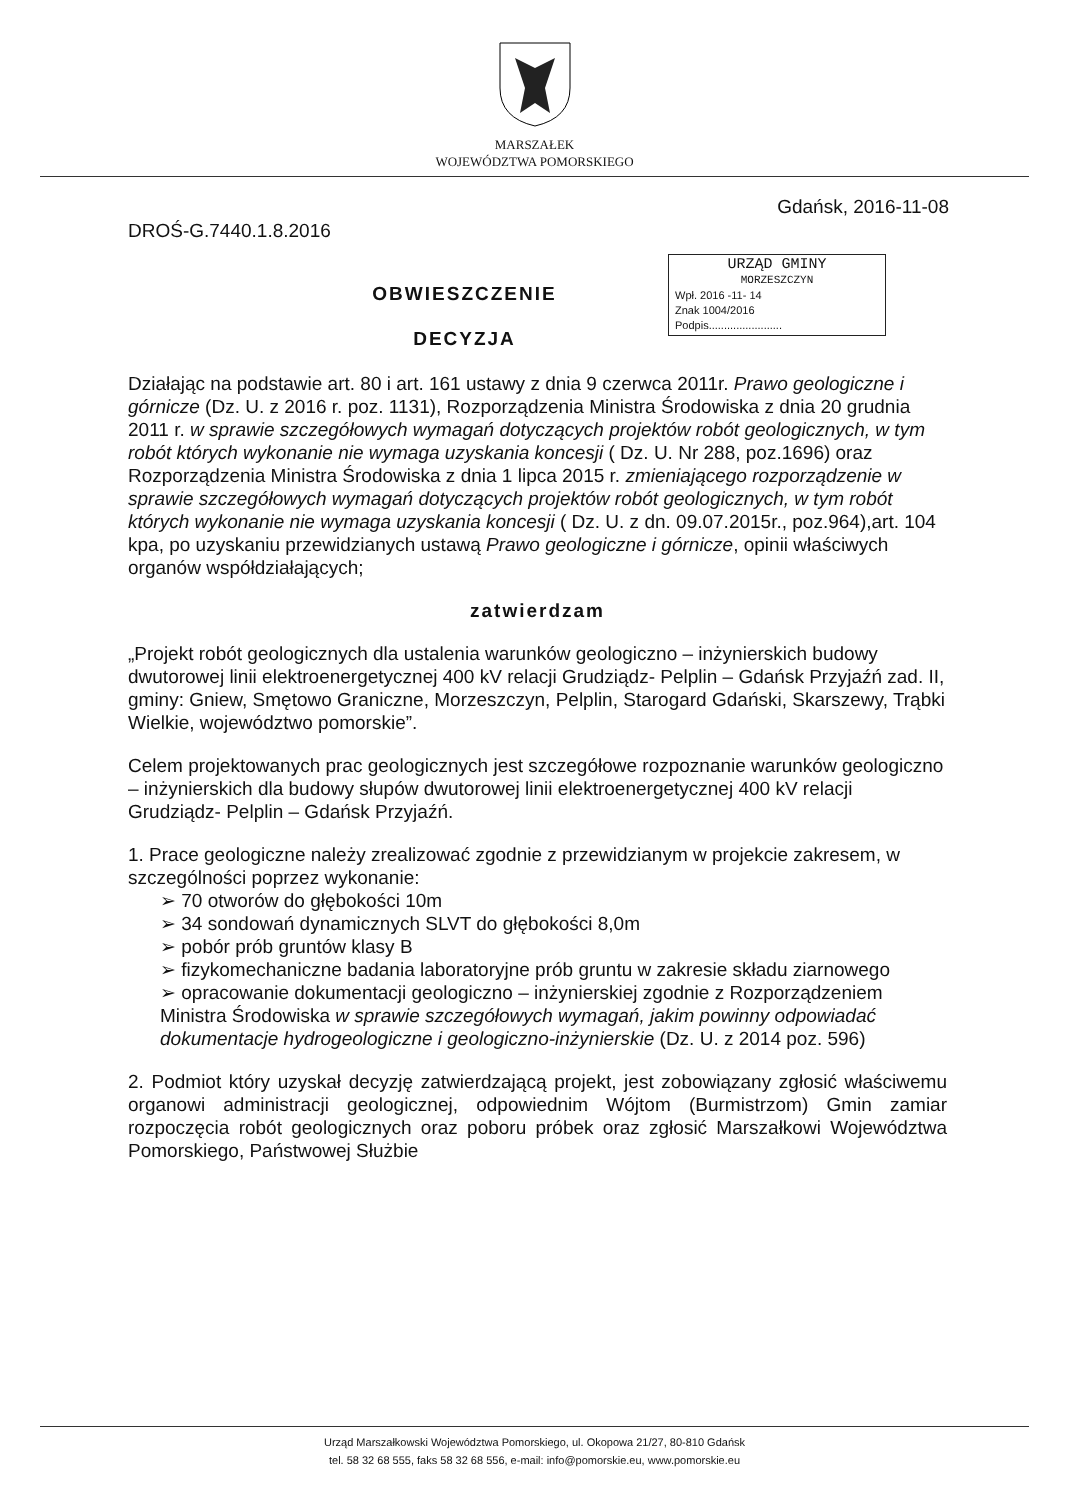MARSZAŁEK
WOJEWÓDZTWA POMORSKIEGO
DROŚ-G.7440.1.8.2016 Gdańsk, 2016-11-08
URZĄD GMINY
MORZESZCZYN
Wpł. 2016 -11- 14
Znak 1004/2016
Podpis........................
OBWIESZCZENIE
DECYZJA
Działając na podstawie art. 80 i art. 161 ustawy z dnia 9 czerwca 2011r. Prawo geologiczne i górnicze (Dz. U. z 2016 r. poz. 1131), Rozporządzenia Ministra Środowiska z dnia 20 grudnia 2011 r. w sprawie szczegółowych wymagań dotyczących projektów robót geologicznych, w tym robót których wykonanie nie wymaga uzyskania koncesji ( Dz. U. Nr 288, poz.1696) oraz Rozporządzenia Ministra Środowiska z dnia 1 lipca 2015 r. zmieniającego rozporządzenie w sprawie szczegółowych wymagań dotyczących projektów robót geologicznych, w tym robót których wykonanie nie wymaga uzyskania koncesji ( Dz. U. z dn. 09.07.2015r., poz.964),art. 104 kpa, po uzyskaniu przewidzianych ustawą Prawo geologiczne i górnicze, opinii właściwych organów współdziałających;
zatwierdzam
„Projekt robót geologicznych dla ustalenia warunków geologiczno – inżynierskich budowy dwutorowej linii elektroenergetycznej 400 kV relacji Grudziądz- Pelplin – Gdańsk Przyjaźń zad. II, gminy: Gniew, Smętowo Graniczne, Morzeszczyn, Pelplin, Starogard Gdański, Skarszewy, Trąbki Wielkie, województwo pomorskie”.
Celem projektowanych prac geologicznych jest szczegółowe rozpoznanie warunków geologiczno – inżynierskich dla budowy słupów dwutorowej linii elektroenergetycznej 400 kV relacji Grudziądz- Pelplin – Gdańsk Przyjaźń.
1. Prace geologiczne należy zrealizować zgodnie z przewidzianym w projekcie zakresem, w szczególności poprzez wykonanie:
➢ 70 otworów do głębokości 10m
➢ 34 sondowań dynamicznych SLVT do głębokości 8,0m
➢ pobór prób gruntów klasy B
➢ fizykomechaniczne badania laboratoryjne prób gruntu w zakresie składu ziarnowego
➢ opracowanie dokumentacji geologiczno – inżynierskiej zgodnie z Rozporządzeniem Ministra Środowiska w sprawie szczegółowych wymagań, jakim powinny odpowiadać dokumentacje hydrogeologiczne i geologiczno-inżynierskie (Dz. U. z 2014 poz. 596)
2. Podmiot który uzyskał decyzję zatwierdzającą projekt, jest zobowiązany zgłosić właściwemu organowi administracji geologicznej, odpowiednim Wójtom (Burmistrzom) Gmin zamiar rozpoczęcia robót geologicznych oraz poboru próbek oraz zgłosić Marszałkowi Województwa Pomorskiego, Państwowej Służbie
Urząd Marszałkowski Województwa Pomorskiego, ul. Okopowa 21/27, 80-810 Gdańsk
tel. 58 32 68 555, faks 58 32 68 556, e-mail: info@pomorskie.eu, www.pomorskie.eu